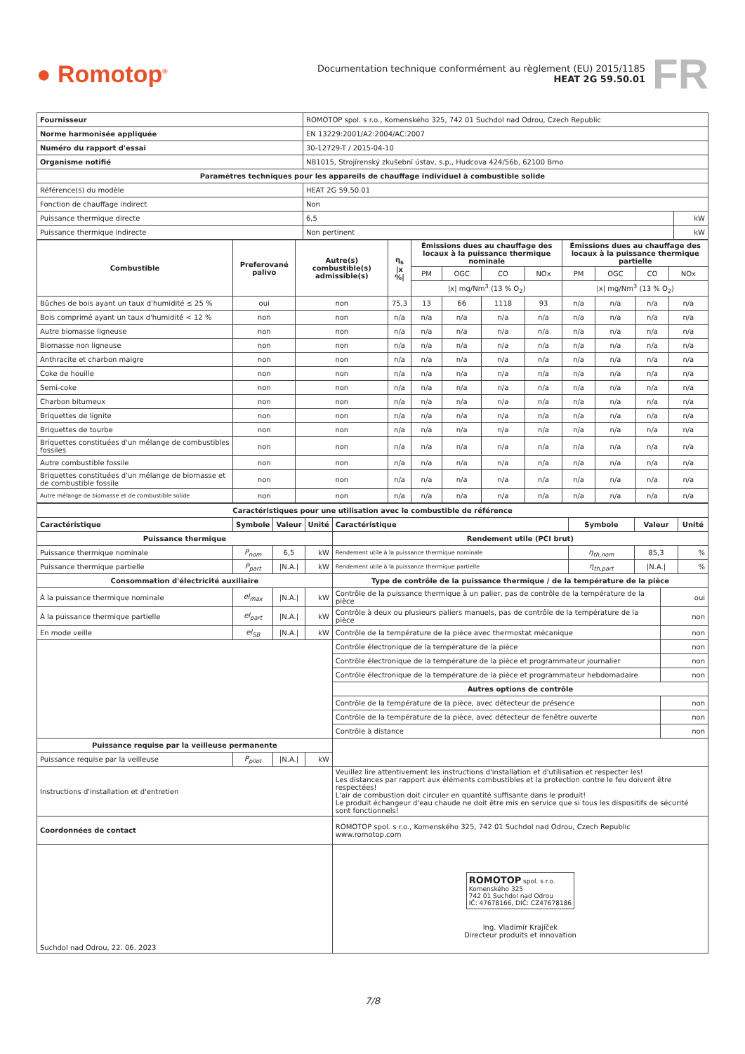● Romotop<sup>®</sup>
Documentation technique conformément au règlement (EU) 2015/1185
HEAT 2G 59.50.01
FR
| Fournisseur | ROMOTOP spol. s r.o., Komenského 325, 742 01 Suchdol nad Odrou, Czech Republic | |
| Norme harmonisée appliquée | EN 13229:2001/A2:2004/AC:2007 | |
| Numéro du rapport d'essai | 30-12729-T / 2015-04-10 | |
| Organisme notifié | NB1015, Strojírenský zkušební ústav, s.p., Hudcova 424/56b, 62100 Brno | |
| Paramètres techniques pour les appareils de chauffage individuel à combustible solide | | |
| Référence(s) du modèle | HEAT 2G 59.50.01 | |
| Fonction de chauffage indirect | Non | |
| Puissance thermique directe | 6,5 | kW |
| Puissance thermique indirecte | Non pertinent | kW |
| Combustible | Preferované palivo | Autre(s) combustible(s) admissible(s) | η<sub>s</sub> /x %/ | Émissions dues au chauffage des locaux à la puissance thermique nominale | | | | Émissions dues au chauffage des locaux à la puissance thermique partielle | | | |
| --- | --- | --- | --- | --- | --- | --- | --- | --- | --- | --- | --- |
| | | | | PM | OGC | CO | NOx | PM | OGC | CO | NOx |
| | | | | /x/ mg/Nm<sup>3</sup> (13 % O<sub>2</sub>) | | | | /x/ mg/Nm<sup>3</sup> (13 % O<sub>2</sub>) | | | |
| Bûches de bois ayant un taux d'humidité ≤ 25 % | oui | non | 75,3 | 13 | 66 | 1118 | 93 | n/a | n/a | n/a | n/a |
| Bois comprimé ayant un taux d'humidité < 12 % | non | non | n/a | n/a | n/a | n/a | n/a | n/a | n/a | n/a | n/a |
| Autre biomasse ligneuse | non | non | n/a | n/a | n/a | n/a | n/a | n/a | n/a | n/a | n/a |
| Biomasse non ligneuse | non | non | n/a | n/a | n/a | n/a | n/a | n/a | n/a | n/a | n/a |
| Anthracite et charbon maigre | non | non | n/a | n/a | n/a | n/a | n/a | n/a | n/a | n/a | n/a |
| Coke de houille | non | non | n/a | n/a | n/a | n/a | n/a | n/a | n/a | n/a | n/a |
| Semi-coke | non | non | n/a | n/a | n/a | n/a | n/a | n/a | n/a | n/a | n/a |
| Charbon bitumeux | non | non | n/a | n/a | n/a | n/a | n/a | n/a | n/a | n/a | n/a |
| Briquettes de lignite | non | non | n/a | n/a | n/a | n/a | n/a | n/a | n/a | n/a | n/a |
| Briquettes de tourbe | non | non | n/a | n/a | n/a | n/a | n/a | n/a | n/a | n/a | n/a |
| Briquettes constituées d'un mélange de combustibles fossiles | non | non | n/a | n/a | n/a | n/a | n/a | n/a | n/a | n/a | n/a |
| Autre combustible fossile | non | non | n/a | n/a | n/a | n/a | n/a | n/a | n/a | n/a | n/a |
| Briquettes constituées d'un mélange de biomasse et de combustible fossile | non | non | n/a | n/a | n/a | n/a | n/a | n/a | n/a | n/a | n/a |
| Autre mélange de biomasse et de combustible solide | non | non | n/a | n/a | n/a | n/a | n/a | n/a | n/a | n/a | n/a |
| Caractéristiques pour une utilisation avec le combustible de référence | | | | | | | | |
| --- | --- | --- | --- | --- | --- | --- | --- | --- |
| Caractéristique | Symbole | Valeur | Unité | Caractéristique | Symbole | Valeur | | Unité |
| Puissance thermique | | | | Rendement utile (PCI brut) | | | | |
| Puissance thermique nominale | P<sub>nom</sub> | 6,5 | kW | Rendement utile à la puissance thermique nominale | η<sub>th,nom</sub> | 85,3 | | % |
| Puissance thermique partielle | P<sub>part</sub> | /N.A./ | kW | Rendement utile à la puissance thermique partielle | η<sub>th,part</sub> | /N.A./ | | % |
| Consommation d'électricité auxiliaire | | | | Type de contrôle de la puissance thermique / de la température de la pièce | | | | |
| À la puissance thermique nominale | el<sub>max</sub> | /N.A./ | kW | Contrôle de la puissance thermique à un palier, pas de contrôle de la température de la pièce | | | oui | |
| À la puissance thermique partielle | el<sub>part</sub> | /N.A./ | kW | Contrôle à deux ou plusieurs paliers manuels, pas de contrôle de la température de la pièce | | | non | |
| En mode veille | el<sub>SB</sub> | /N.A./ | kW | Contrôle de la température de la pièce avec thermostat mécanique | | | non | |
| | | | | Contrôle électronique de la température de la pièce | | | non | |
| | | | | Contrôle électronique de la température de la pièce et programmateur journalier | | | non | |
| | | | | Contrôle électronique de la température de la pièce et programmateur hebdomadaire | | | non | |
| | | | | Autres options de contrôle | | | | |
| | | | | Contrôle de la température de la pièce, avec détecteur de présence | | | non | |
| | | | | Contrôle de la température de la pièce, avec détecteur de fenêtre ouverte | | | non | |
| | | | | Contrôle à distance | | | non | |
| Puissance requise par la veilleuse permanente | | | | | | | | |
| Puissance requise par la veilleuse | P<sub>pilot</sub> | /N.A./ | kW | | | | | |
| Instructions d'installation et d'entretien | | | | Veuillez lire attentivement les instructions d'installation et d'utilisation et respecter les! Les distances par rapport aux éléments combustibles et la protection contre le feu doivent être respectées! L'air de combustion doit circuler en quantité suffisante dans le produit! Le produit échangeur d'eau chaude ne doit être mis en service que si tous les dispositifs de sécurité sont fonctionnels! | | | | |
| Coordonnées de contact | | | | ROMOTOP spol. s r.o., Komenského 325, 742 01 Suchdol nad Odrou, Czech Republic www.romotop.com | | | | |
| Suchdol nad Odrou, 22. 06. 2023 | | | | ROMOTOP spol. s r.o. Komenského 325 742 01 Suchdol nad Odrou IČ: 47678166, DIČ: CZ47678186 Ing. Vladimír Krajíček Directeur produits et innovation | | | | |
7/8